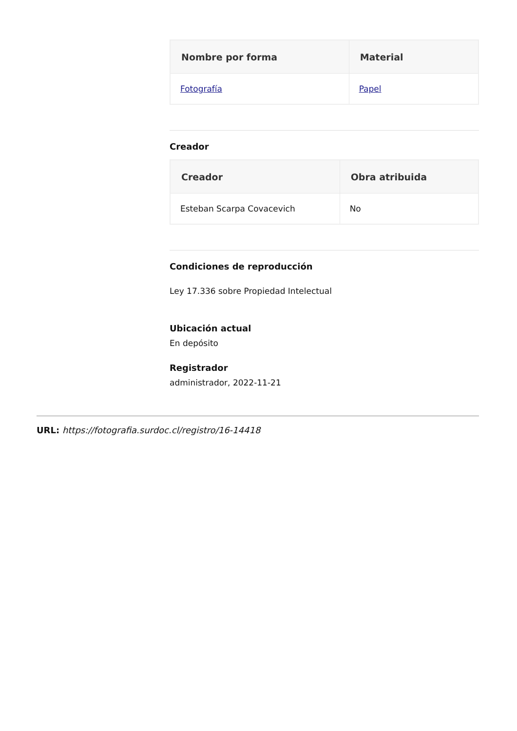| Nombre por forma | Material |
| --- | --- |
| Fotografía | Papel |
Creador
| Creador | Obra atribuida |
| --- | --- |
| Esteban Scarpa Covacevich | No |
Condiciones de reproducción
Ley 17.336 sobre Propiedad Intelectual
Ubicación actual
En depósito
Registrador
administrador, 2022-11-21
URL: https://fotografia.surdoc.cl/registro/16-14418